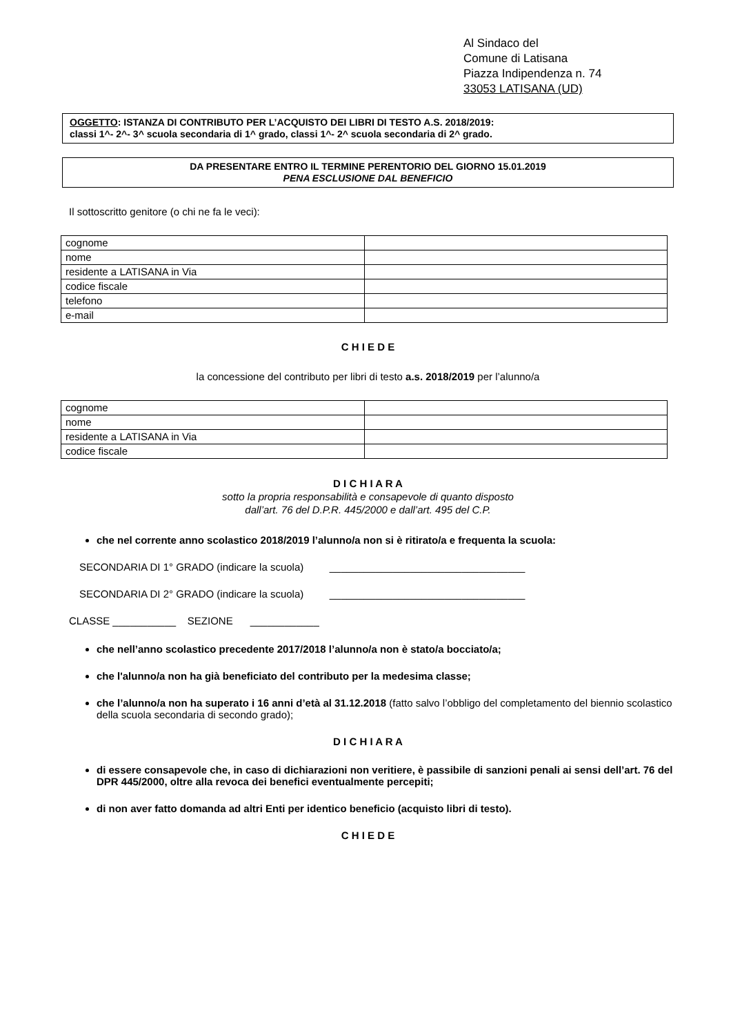Al Sindaco del
Comune di Latisana
Piazza Indipendenza n. 74
33053 LATISANA (UD)
OGGETTO: ISTANZA DI CONTRIBUTO PER L’ACQUISTO DEI LIBRI DI TESTO A.S. 2018/2019:
classi 1^- 2^- 3^ scuola secondaria di 1^ grado, classi 1^- 2^ scuola secondaria di 2^ grado.
DA PRESENTARE ENTRO IL TERMINE PERENTORIO DEL GIORNO 15.01.2019
PENA ESCLUSIONE DAL BENEFICIO
Il sottoscritto genitore (o chi ne fa le veci):
| cognome | |
| nome | |
| residente a LATISANA in Via | |
| codice fiscale | |
| telefono | |
| e-mail | |
C H I E D E
la concessione del contributo per libri di testo a.s. 2018/2019 per l’alunno/a
| cognome | |
| nome | |
| residente a LATISANA in Via | |
| codice fiscale | |
D I C H I A R A
sotto la propria responsabilità e consapevole di quanto disposto
dall’art. 76 del D.P.R. 445/2000 e dall’art. 495 del C.P.
che nel corrente anno scolastico 2018/2019 l’alunno/a non si è ritirato/a e frequenta la scuola:
SECONDARIA DI 1° GRADO (indicare la scuola) __________________________________
SECONDARIA DI 2° GRADO (indicare la scuola) __________________________________
CLASSE ___________ SEZIONE ____________
che nell’anno scolastico precedente 2017/2018 l’alunno/a non è stato/a bocciato/a;
che l'alunno/a non ha già beneficiato del contributo per la medesima classe;
che l’alunno/a non ha superato i 16 anni d’età al 31.12.2018 (fatto salvo l’obbligo del completamento del biennio scolastico della scuola secondaria di secondo grado);
D I C H I A R A
di essere consapevole che, in caso di dichiarazioni non veritiere, è passibile di sanzioni penali ai sensi dell’art. 76 del DPR 445/2000, oltre alla revoca dei benefici eventualmente percepiti;
di non aver fatto domanda ad altri Enti per identico beneficio (acquisto libri di testo).
C H I E D E